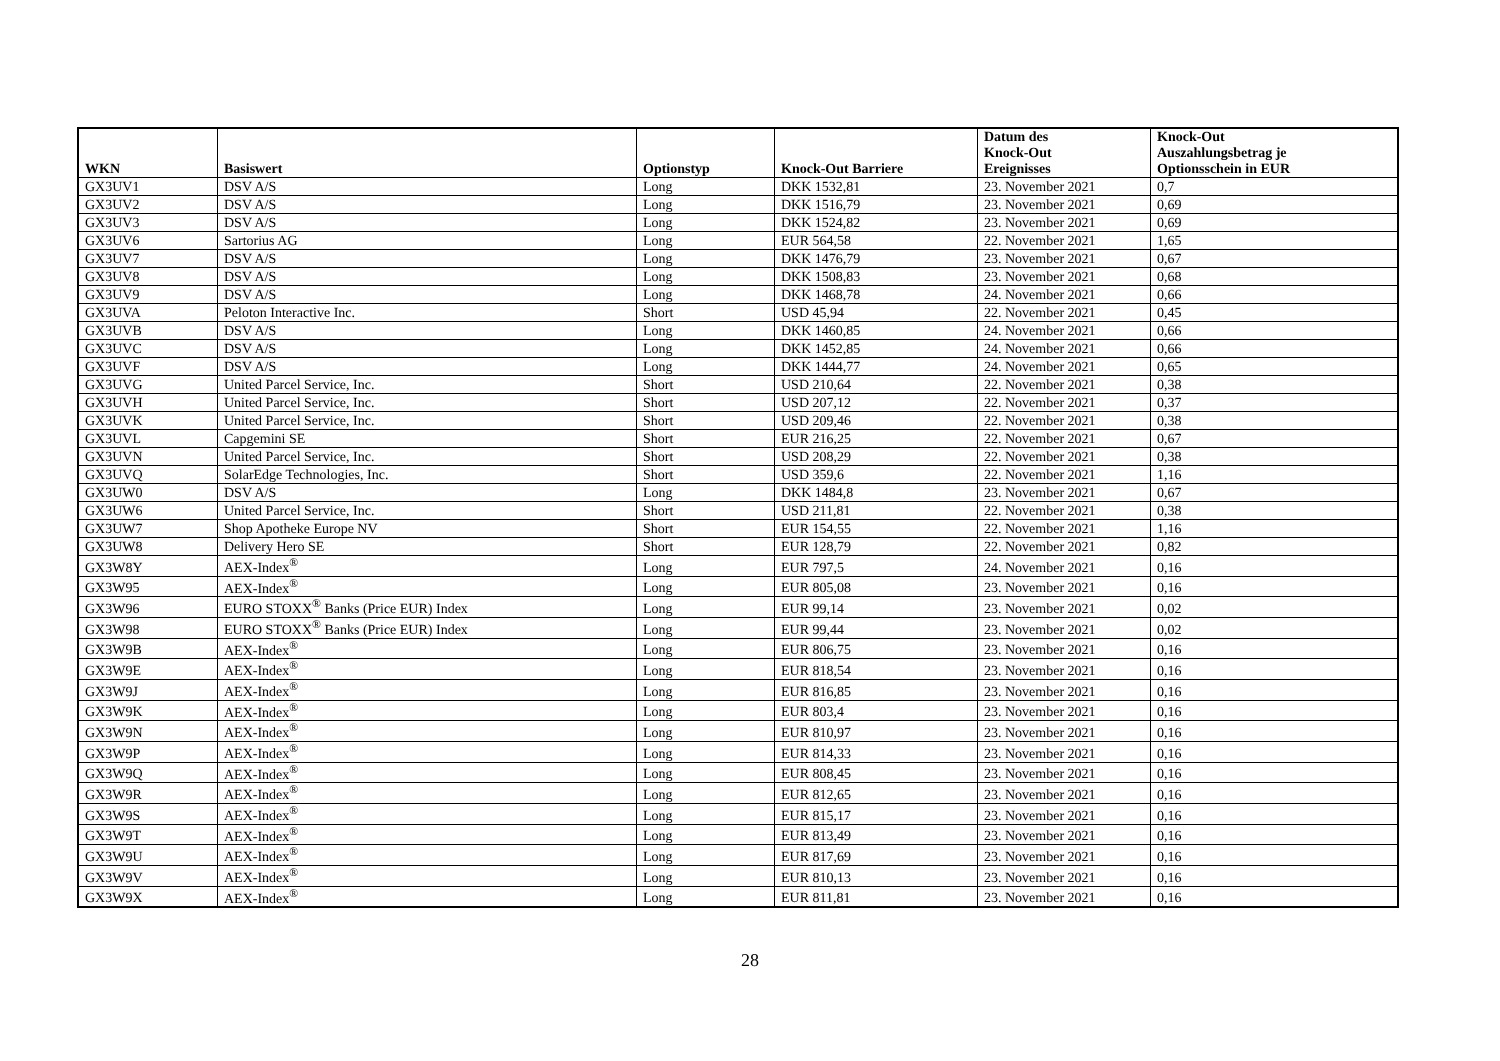| WKN | Basiswert | Optionstyp | Knock-Out Barriere | Datum des Knock-Out Ereignisses | Knock-Out Auszahlungsbetrag je Optionsschein in EUR |
| --- | --- | --- | --- | --- | --- |
| GX3UV1 | DSV A/S | Long | DKK 1532,81 | 23. November 2021 | 0,7 |
| GX3UV2 | DSV A/S | Long | DKK 1516,79 | 23. November 2021 | 0,69 |
| GX3UV3 | DSV A/S | Long | DKK 1524,82 | 23. November 2021 | 0,69 |
| GX3UV6 | Sartorius AG | Long | EUR 564,58 | 22. November 2021 | 1,65 |
| GX3UV7 | DSV A/S | Long | DKK 1476,79 | 23. November 2021 | 0,67 |
| GX3UV8 | DSV A/S | Long | DKK 1508,83 | 23. November 2021 | 0,68 |
| GX3UV9 | DSV A/S | Long | DKK 1468,78 | 24. November 2021 | 0,66 |
| GX3UVA | Peloton Interactive Inc. | Short | USD 45,94 | 22. November 2021 | 0,45 |
| GX3UVB | DSV A/S | Long | DKK 1460,85 | 24. November 2021 | 0,66 |
| GX3UVC | DSV A/S | Long | DKK 1452,85 | 24. November 2021 | 0,66 |
| GX3UVF | DSV A/S | Long | DKK 1444,77 | 24. November 2021 | 0,65 |
| GX3UVG | United Parcel Service, Inc. | Short | USD 210,64 | 22. November 2021 | 0,38 |
| GX3UVH | United Parcel Service, Inc. | Short | USD 207,12 | 22. November 2021 | 0,37 |
| GX3UVK | United Parcel Service, Inc. | Short | USD 209,46 | 22. November 2021 | 0,38 |
| GX3UVL | Capgemini SE | Short | EUR 216,25 | 22. November 2021 | 0,67 |
| GX3UVN | United Parcel Service, Inc. | Short | USD 208,29 | 22. November 2021 | 0,38 |
| GX3UVQ | SolarEdge Technologies, Inc. | Short | USD 359,6 | 22. November 2021 | 1,16 |
| GX3UW0 | DSV A/S | Long | DKK 1484,8 | 23. November 2021 | 0,67 |
| GX3UW6 | United Parcel Service, Inc. | Short | USD 211,81 | 22. November 2021 | 0,38 |
| GX3UW7 | Shop Apotheke Europe NV | Short | EUR 154,55 | 22. November 2021 | 1,16 |
| GX3UW8 | Delivery Hero SE | Short | EUR 128,79 | 22. November 2021 | 0,82 |
| GX3W8Y | AEX-Index<sup>®</sup> | Long | EUR 797,5 | 24. November 2021 | 0,16 |
| GX3W95 | AEX-Index<sup>®</sup> | Long | EUR 805,08 | 23. November 2021 | 0,16 |
| GX3W96 | EURO STOXX<sup>®</sup> Banks (Price EUR) Index | Long | EUR 99,14 | 23. November 2021 | 0,02 |
| GX3W98 | EURO STOXX<sup>®</sup> Banks (Price EUR) Index | Long | EUR 99,44 | 23. November 2021 | 0,02 |
| GX3W9B | AEX-Index<sup>®</sup> | Long | EUR 806,75 | 23. November 2021 | 0,16 |
| GX3W9E | AEX-Index<sup>®</sup> | Long | EUR 818,54 | 23. November 2021 | 0,16 |
| GX3W9J | AEX-Index<sup>®</sup> | Long | EUR 816,85 | 23. November 2021 | 0,16 |
| GX3W9K | AEX-Index<sup>®</sup> | Long | EUR 803,4 | 23. November 2021 | 0,16 |
| GX3W9N | AEX-Index<sup>®</sup> | Long | EUR 810,97 | 23. November 2021 | 0,16 |
| GX3W9P | AEX-Index<sup>®</sup> | Long | EUR 814,33 | 23. November 2021 | 0,16 |
| GX3W9Q | AEX-Index<sup>®</sup> | Long | EUR 808,45 | 23. November 2021 | 0,16 |
| GX3W9R | AEX-Index<sup>®</sup> | Long | EUR 812,65 | 23. November 2021 | 0,16 |
| GX3W9S | AEX-Index<sup>®</sup> | Long | EUR 815,17 | 23. November 2021 | 0,16 |
| GX3W9T | AEX-Index<sup>®</sup> | Long | EUR 813,49 | 23. November 2021 | 0,16 |
| GX3W9U | AEX-Index<sup>®</sup> | Long | EUR 817,69 | 23. November 2021 | 0,16 |
| GX3W9V | AEX-Index<sup>®</sup> | Long | EUR 810,13 | 23. November 2021 | 0,16 |
| GX3W9X | AEX-Index<sup>®</sup> | Long | EUR 811,81 | 23. November 2021 | 0,16 |
28